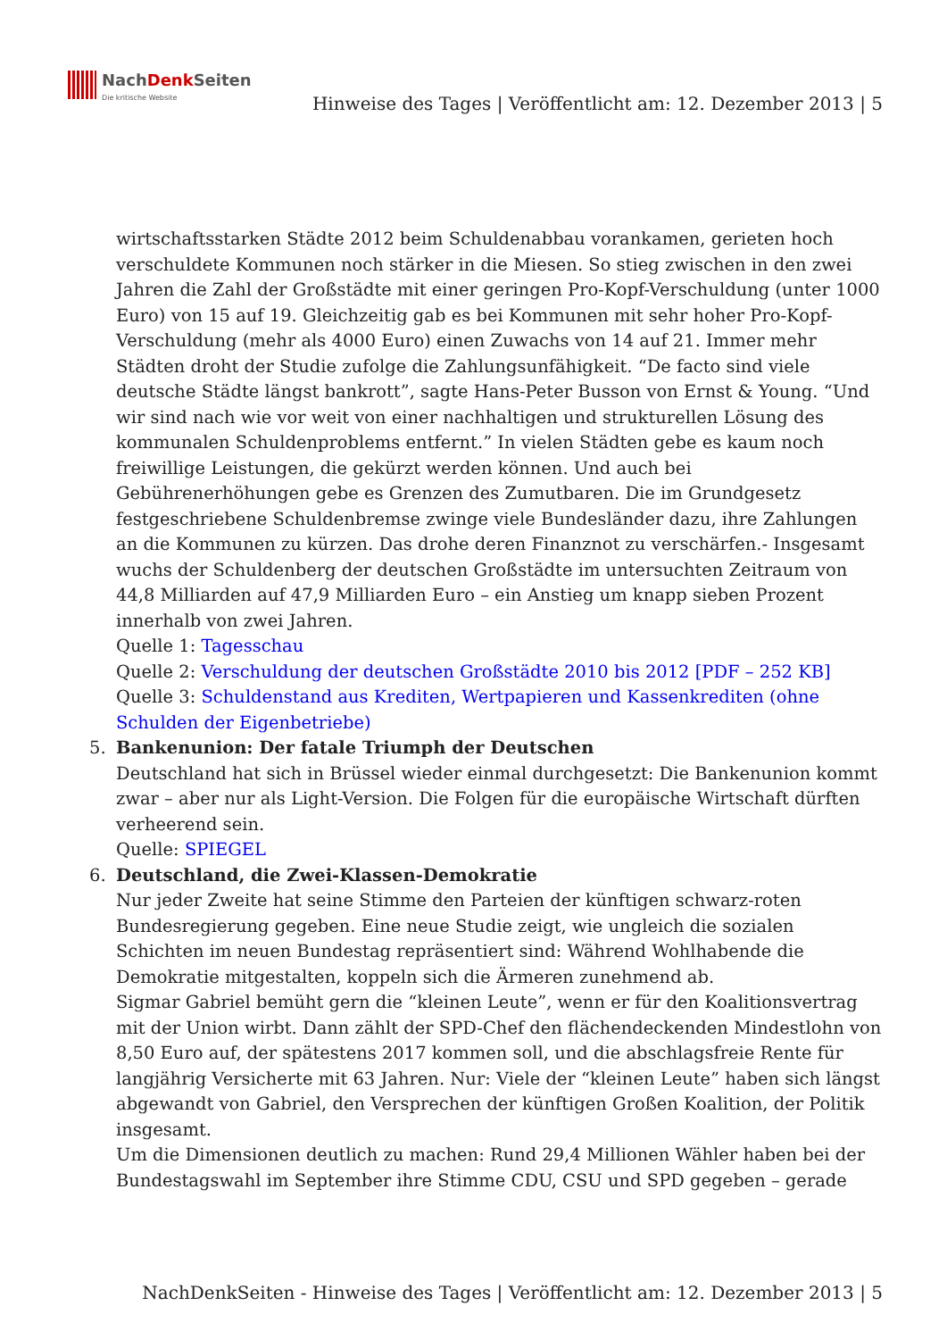NachDenk Seiten
Die kritische Website
Hinweise des Tages | Veröffentlicht am: 12. Dezember 2013 | 5
wirtschaftsstarken Städte 2012 beim Schuldenabbau vorankamen, gerieten hoch verschuldete Kommunen noch stärker in die Miesen. So stieg zwischen in den zwei Jahren die Zahl der Großstädte mit einer geringen Pro-Kopf-Verschuldung (unter 1000 Euro) von 15 auf 19. Gleichzeitig gab es bei Kommunen mit sehr hoher Pro-Kopf-Verschuldung (mehr als 4000 Euro) einen Zuwachs von 14 auf 21. Immer mehr Städten droht der Studie zufolge die Zahlungsunfähigkeit. “De facto sind viele deutsche Städte längst bankrott”, sagte Hans-Peter Busson von Ernst & Young. “Und wir sind nach wie vor weit von einer nachhaltigen und strukturellen Lösung des kommunalen Schuldenproblems entfernt.” In vielen Städten gebe es kaum noch freiwillige Leistungen, die gekürzt werden können. Und auch bei Gebührenerhöhungen gebe es Grenzen des Zumutbaren. Die im Grundgesetz festgeschriebene Schuldenbremse zwinge viele Bundesländer dazu, ihre Zahlungen an die Kommunen zu kürzen. Das drohe deren Finanznot zu verschärfen.- Insgesamt wuchs der Schuldenberg der deutschen Großstädte im untersuchten Zeitraum von 44,8 Milliarden auf 47,9 Milliarden Euro – ein Anstieg um knapp sieben Prozent innerhalb von zwei Jahren.
Quelle 1: Tagesschau
Quelle 2: Verschuldung der deutschen Großstädte 2010 bis 2012 [PDF – 252 KB]
Quelle 3: Schuldenstand aus Krediten, Wertpapieren und Kassenkrediten (ohne Schulden der Eigenbetriebe)
5. Bankenunion: Der fatale Triumph der Deutschen
Deutschland hat sich in Brüssel wieder einmal durchgesetzt: Die Bankenunion kommt zwar – aber nur als Light-Version. Die Folgen für die europäische Wirtschaft dürften verheerend sein.
Quelle: SPIEGEL
6. Deutschland, die Zwei-Klassen-Demokratie
Nur jeder Zweite hat seine Stimme den Parteien der künftigen schwarz-roten Bundesregierung gegeben. Eine neue Studie zeigt, wie ungleich die sozialen Schichten im neuen Bundestag repräsentiert sind: Während Wohlhabende die Demokratie mitgestalten, koppeln sich die Ärmeren zunehmend ab.
Sigmar Gabriel bemüht gern die “kleinen Leute”, wenn er für den Koalitionsvertrag mit der Union wirbt. Dann zählt der SPD-Chef den flächendeckenden Mindestlohn von 8,50 Euro auf, der spätestens 2017 kommen soll, und die abschlagsfreie Rente für langjährig Versicherte mit 63 Jahren. Nur: Viele der “kleinen Leute” haben sich längst abgewandt von Gabriel, den Versprechen der künftigen Großen Koalition, der Politik insgesamt.
Um die Dimensionen deutlich zu machen: Rund 29,4 Millionen Wähler haben bei der Bundestagswahl im September ihre Stimme CDU, CSU und SPD gegeben – gerade
NachDenkSeiten - Hinweise des Tages | Veröffentlicht am: 12. Dezember 2013 | 5